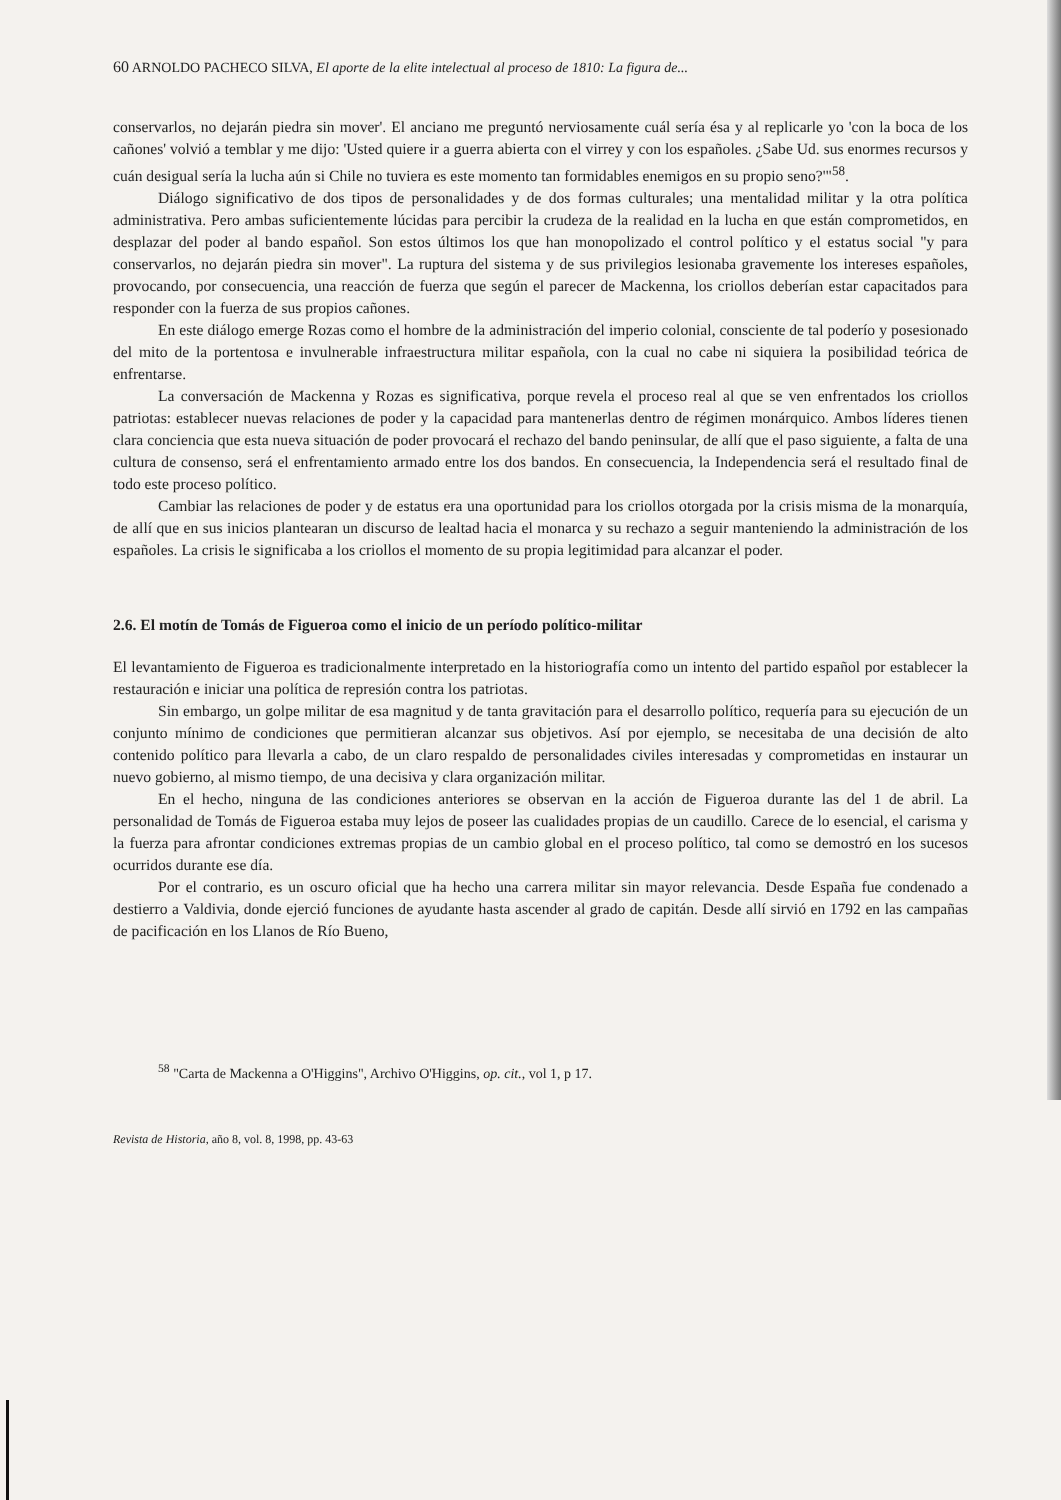60 ARNOLDO PACHECO SILVA, El aporte de la elite intelectual al proceso de 1810: La figura de...
conservarlos, no dejarán piedra sin mover'. El anciano me preguntó nerviosamente cuál sería ésa y al replicarle yo 'con la boca de los cañones' volvió a temblar y me dijo: 'Usted quiere ir a guerra abierta con el virrey y con los españoles. ¿Sabe Ud. sus enormes recursos y cuán desigual sería la lucha aún si Chile no tuviera es este momento tan formidables enemigos en su propio seno?'"<sup>58</sup>.
Diálogo significativo de dos tipos de personalidades y de dos formas culturales; una mentalidad militar y la otra política administrativa. Pero ambas suficientemente lúcidas para percibir la crudeza de la realidad en la lucha en que están comprometidos, en desplazar del poder al bando español. Son estos últimos los que han monopolizado el control político y el estatus social "y para conservarlos, no dejarán piedra sin mover". La ruptura del sistema y de sus privilegios lesionaba gravemente los intereses españoles, provocando, por consecuencia, una reacción de fuerza que según el parecer de Mackenna, los criollos deberían estar capacitados para responder con la fuerza de sus propios cañones.
En este diálogo emerge Rozas como el hombre de la administración del imperio colonial, consciente de tal poderío y posesionado del mito de la portentosa e invulnerable infraestructura militar española, con la cual no cabe ni siquiera la posibilidad teórica de enfrentarse.
La conversación de Mackenna y Rozas es significativa, porque revela el proceso real al que se ven enfrentados los criollos patriotas: establecer nuevas relaciones de poder y la capacidad para mantenerlas dentro de régimen monárquico. Ambos líderes tienen clara conciencia que esta nueva situación de poder provocará el rechazo del bando peninsular, de allí que el paso siguiente, a falta de una cultura de consenso, será el enfrentamiento armado entre los dos bandos. En consecuencia, la Independencia será el resultado final de todo este proceso político.
Cambiar las relaciones de poder y de estatus era una oportunidad para los criollos otorgada por la crisis misma de la monarquía, de allí que en sus inicios plantearan un discurso de lealtad hacia el monarca y su rechazo a seguir manteniendo la administración de los españoles. La crisis le significaba a los criollos el momento de su propia legitimidad para alcanzar el poder.
2.6. El motín de Tomás de Figueroa como el inicio de un período político-militar
El levantamiento de Figueroa es tradicionalmente interpretado en la historiografía como un intento del partido español por establecer la restauración e iniciar una política de represión contra los patriotas.
Sin embargo, un golpe militar de esa magnitud y de tanta gravitación para el desarrollo político, requería para su ejecución de un conjunto mínimo de condiciones que permitieran alcanzar sus objetivos. Así por ejemplo, se necesitaba de una decisión de alto contenido político para llevarla a cabo, de un claro respaldo de personalidades civiles interesadas y comprometidas en instaurar un nuevo gobierno, al mismo tiempo, de una decisiva y clara organización militar.
En el hecho, ninguna de las condiciones anteriores se observan en la acción de Figueroa durante las del 1 de abril. La personalidad de Tomás de Figueroa estaba muy lejos de poseer las cualidades propias de un caudillo. Carece de lo esencial, el carisma y la fuerza para afrontar condiciones extremas propias de un cambio global en el proceso político, tal como se demostró en los sucesos ocurridos durante ese día.
Por el contrario, es un oscuro oficial que ha hecho una carrera militar sin mayor relevancia. Desde España fue condenado a destierro a Valdivia, donde ejerció funciones de ayudante hasta ascender al grado de capitán. Desde allí sirvió en 1792 en las campañas de pacificación en los Llanos de Río Bueno,
<sup>58</sup> "Carta de Mackenna a O'Higgins", Archivo O'Higgins, op. cit., vol 1, p 17.
Revista de Historia, año 8, vol. 8, 1998, pp. 43-63